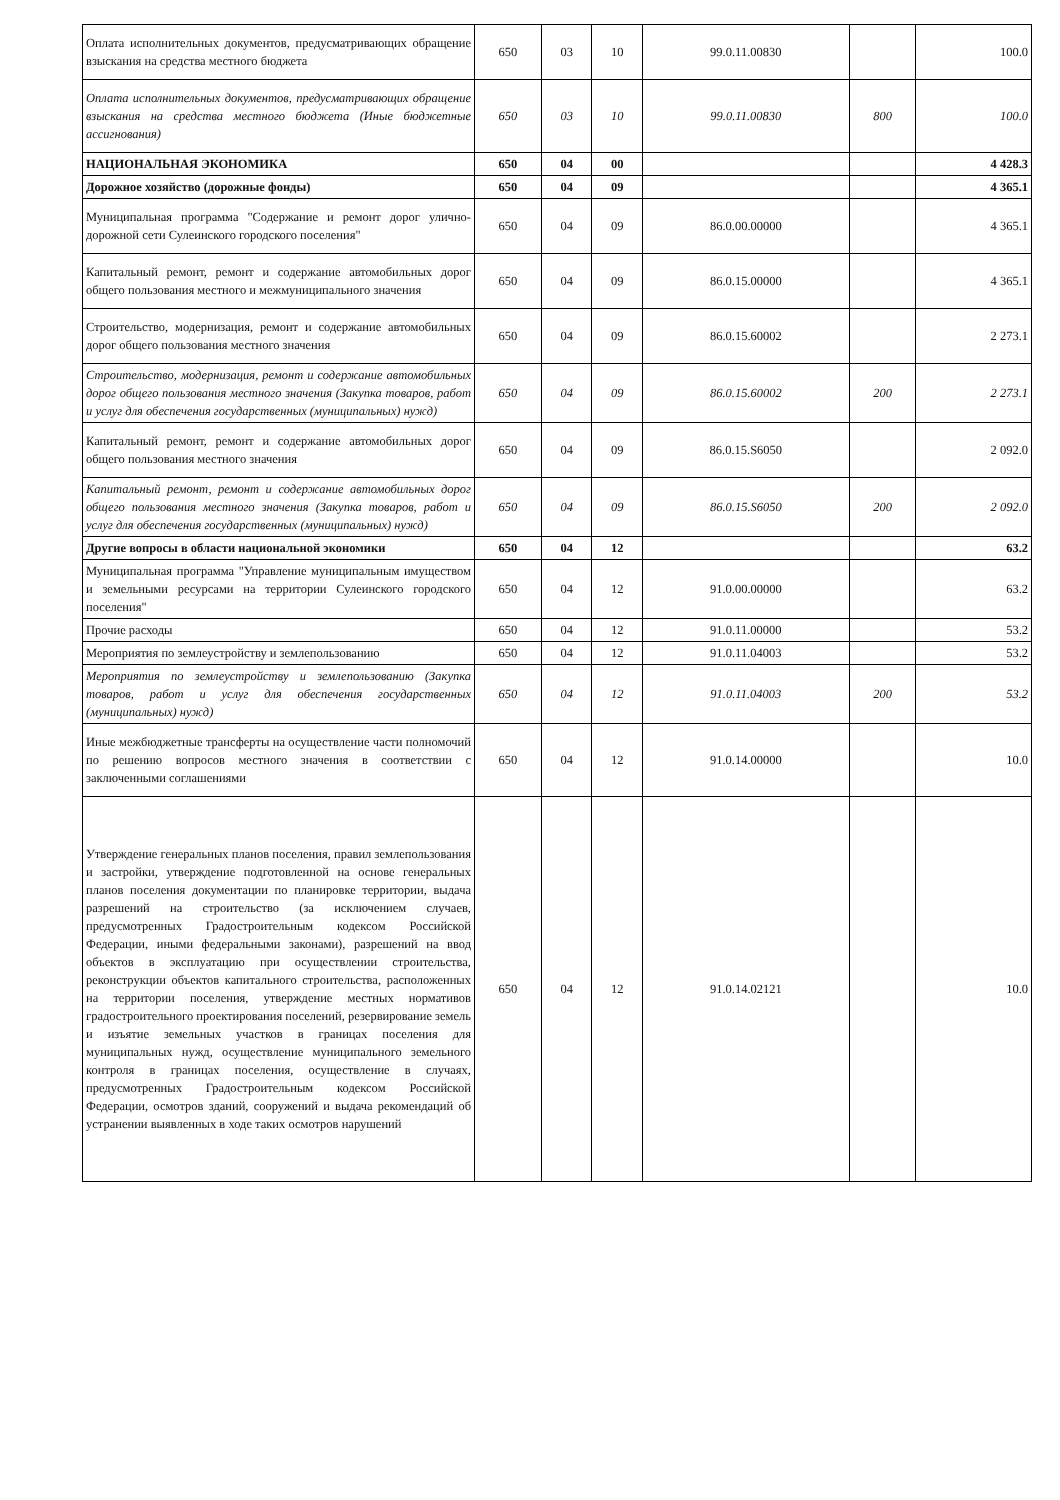| Оплата исполнительных документов, предусматривающих обращение взыскания на средства местного бюджета | 650 | 03 | 10 | 99.0.11.00830 | | 100.0 |
| Оплата исполнительных документов, предусматривающих обращение взыскания на средства местного бюджета (Иные бюджетные ассигнования) | 650 | 03 | 10 | 99.0.11.00830 | 800 | 100.0 |
| НАЦИОНАЛЬНАЯ ЭКОНОМИКА | 650 | 04 | 00 | | | 4 428.3 |
| Дорожное хозяйство (дорожные фонды) | 650 | 04 | 09 | | | 4 365.1 |
| Муниципальная программа "Содержание и ремонт дорог улично-дорожной сети Сулеинского городского поселения" | 650 | 04 | 09 | 86.0.00.00000 | | 4 365.1 |
| Капитальный ремонт, ремонт и содержание автомобильных дорог общего пользования местного и межмуниципального значения | 650 | 04 | 09 | 86.0.15.00000 | | 4 365.1 |
| Строительство, модернизация, ремонт и содержание автомобильных дорог общего пользования местного значения | 650 | 04 | 09 | 86.0.15.60002 | | 2 273.1 |
| Строительство, модернизация, ремонт и содержание автомобильных дорог общего пользования местного значения (Закупка товаров, работ и услуг для обеспечения государственных (муниципальных) нужд) | 650 | 04 | 09 | 86.0.15.60002 | 200 | 2 273.1 |
| Капитальный ремонт, ремонт и содержание автомобильных дорог общего пользования местного значения | 650 | 04 | 09 | 86.0.15.S6050 | | 2 092.0 |
| Капитальный ремонт, ремонт и содержание автомобильных дорог общего пользования местного значения (Закупка товаров, работ и услуг для обеспечения государственных (муниципальных) нужд) | 650 | 04 | 09 | 86.0.15.S6050 | 200 | 2 092.0 |
| Другие вопросы в области национальной экономики | 650 | 04 | 12 | | | 63.2 |
| Муниципальная программа "Управление муниципальным имуществом и земельными ресурсами на территории Сулеинского городского поселения" | 650 | 04 | 12 | 91.0.00.00000 | | 63.2 |
| Прочие расходы | 650 | 04 | 12 | 91.0.11.00000 | | 53.2 |
| Мероприятия по землеустройству и землепользованию | 650 | 04 | 12 | 91.0.11.04003 | | 53.2 |
| Мероприятия по землеустройству и землепользованию (Закупка товаров, работ и услуг для обеспечения государственных (муниципальных) нужд) | 650 | 04 | 12 | 91.0.11.04003 | 200 | 53.2 |
| Иные межбюджетные трансферты на осуществление части полномочий по решению вопросов местного значения в соответствии с заключенными соглашениями | 650 | 04 | 12 | 91.0.14.00000 | | 10.0 |
| Утверждение генеральных планов поселения, правил землепользования и застройки, утверждение подготовленной на основе генеральных планов поселения документации по планировке территории, выдача разрешений на строительство (за исключением случаев, предусмотренных Градостроительным кодексом Российской Федерации, иными федеральными законами), разрешений на ввод объектов в эксплуатацию при осуществлении строительства, реконструкции объектов капитального строительства, расположенных на территории поселения, утверждение местных нормативов градостроительного проектирования поселений, резервирование земель и изъятие земельных участков в границах поселения для муниципальных нужд, осуществление муниципального земельного контроля в границах поселения, осуществление в случаях, предусмотренных Градостроительным кодексом Российской Федерации, осмотров зданий, сооружений и выдача рекомендаций об устранении выявленных в ходе таких осмотров нарушений | 650 | 04 | 12 | 91.0.14.02121 | | 10.0 |